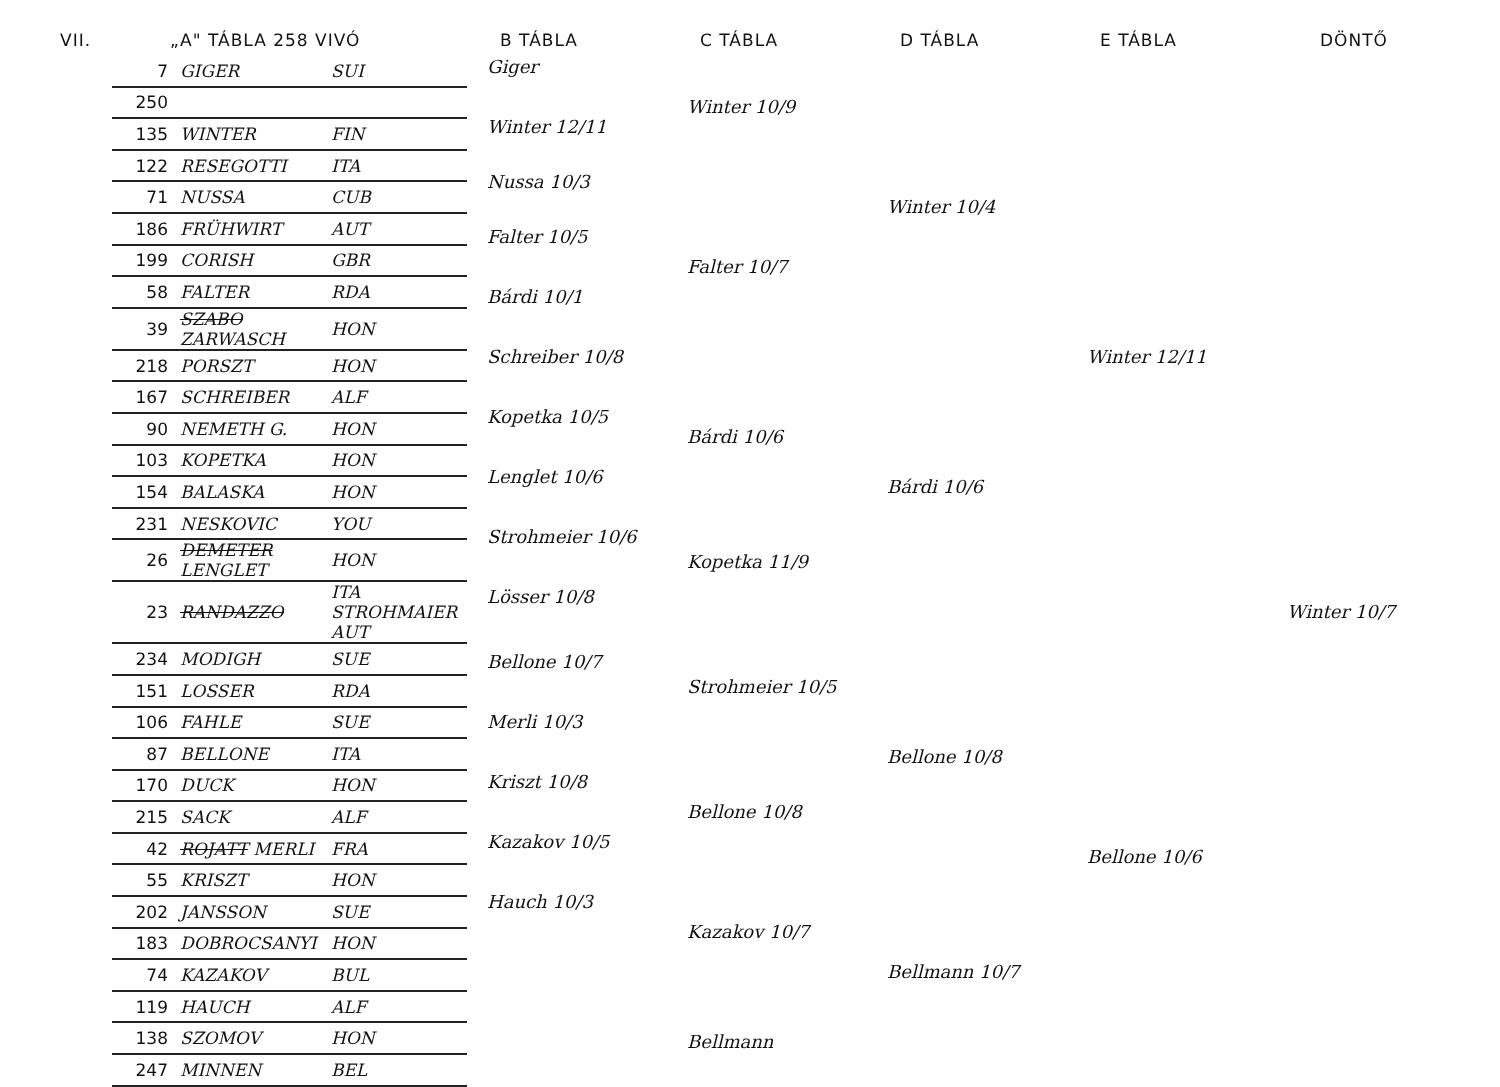VII. „A" TÁBLA 258 VIVÓ B TÁBLA C TÁBLA D TÁBLA E TÁBLA DÖNTŐ
| 7 | GIGER | SUI |
| 250 | | |
| 135 | WINTER | FIN |
| 122 | RESEGOTTI | ITA |
| 71 | NUSSA | CUB |
| 186 | FRÜHWIRT | AUT |
| 199 | CORISH | GBR |
| 58 | FALTER | RDA |
| 39 | SZABO ZARWASCH | HON |
| 218 | PORSZT | HON |
| 167 | SCHREIBER | ALF |
| 90 | NEMETH G. | HON |
| 103 | KOPETKA | HON |
| 154 | BALASKA | HON |
| 231 | NESKOVIC | YOU |
| 26 | DEMETER LENGLET | HON |
| 23 | RANDAZZO | ITA STROHMAIER AUT |
| 234 | MODIGH | SUE |
| 151 | LOSSER | RDA |
| 106 | FAHLE | SUE |
| 87 | BELLONE | ITA |
| 170 | DUCK | HON |
| 215 | SACK | ALF |
| 42 | ROJATT MERLI | FRA |
| 55 | KRISZT | HON |
| 202 | JANSSON | SUE |
| 183 | DOBROCSANYI | HON |
| 74 | KAZAKOV | BUL |
| 119 | HAUCH | ALF |
| 138 | SZOMOV | HON |
| 247 | MINNEN | BEL |
Giger
Winter 12/11
Nussa 10/3
Falter 10/5
Bárdi 10/1
Schreiber 10/8
Kopetka 10/5
Lenglet 10/6
Strohmeier 10/6
Lösser 10/8
Bellone 10/7
Merli 10/3
Kriszt 10/8
Kazakov 10/5
Hauch 10/3
Winter 10/9
Falter 10/7
Bárdi 10/6
Kopetka 11/9
Strohmeier 10/5
Bellone 10/8
Kazakov 10/7
Bellmann
Winter 10/4
Bárdi 10/6
Bellone 10/8
Bellmann 10/7
Winter 12/11
Bellone 10/6
Winter 10/7